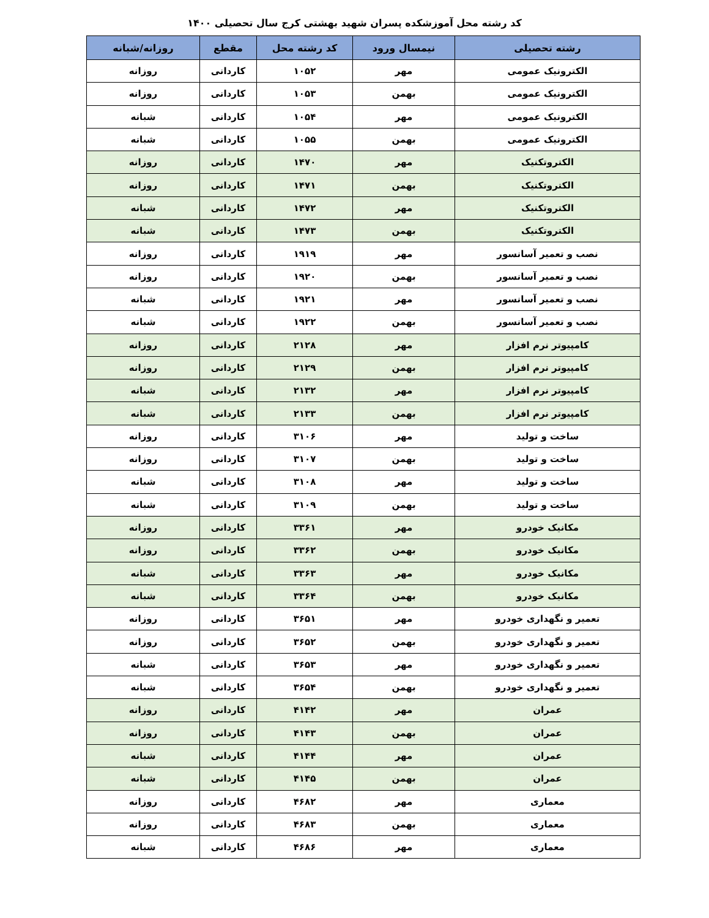کد رشته محل آموزشکده پسران شهید بهشتی کرج سال تحصیلی ۱۴۰۰
| رشته تحصیلی | نیمسال ورود | کد رشته محل | مقطع | روزانه/شبانه |
| --- | --- | --- | --- | --- |
| الکترونیک عمومی | مهر | ۱۰۵۲ | کاردانی | روزانه |
| الکترونیک عمومی | بهمن | ۱۰۵۳ | کاردانی | روزانه |
| الکترونیک عمومی | مهر | ۱۰۵۴ | کاردانی | شبانه |
| الکترونیک عمومی | بهمن | ۱۰۵۵ | کاردانی | شبانه |
| الکتروتکنیک | مهر | ۱۴۷۰ | کاردانی | روزانه |
| الکتروتکنیک | بهمن | ۱۴۷۱ | کاردانی | روزانه |
| الکتروتکنیک | مهر | ۱۴۷۲ | کاردانی | شبانه |
| الکتروتکنیک | بهمن | ۱۴۷۳ | کاردانی | شبانه |
| نصب و تعمیر آسانسور | مهر | ۱۹۱۹ | کاردانی | روزانه |
| نصب و تعمیر آسانسور | بهمن | ۱۹۲۰ | کاردانی | روزانه |
| نصب و تعمیر آسانسور | مهر | ۱۹۲۱ | کاردانی | شبانه |
| نصب و تعمیر آسانسور | بهمن | ۱۹۲۲ | کاردانی | شبانه |
| کامپیوتر نرم افزار | مهر | ۲۱۲۸ | کاردانی | روزانه |
| کامپیوتر نرم افزار | بهمن | ۲۱۲۹ | کاردانی | روزانه |
| کامپیوتر نرم افزار | مهر | ۲۱۳۲ | کاردانی | شبانه |
| کامپیوتر نرم افزار | بهمن | ۲۱۳۳ | کاردانی | شبانه |
| ساخت و تولید | مهر | ۳۱۰۶ | کاردانی | روزانه |
| ساخت و تولید | بهمن | ۳۱۰۷ | کاردانی | روزانه |
| ساخت و تولید | مهر | ۳۱۰۸ | کاردانی | شبانه |
| ساخت و تولید | بهمن | ۳۱۰۹ | کاردانی | شبانه |
| مکانیک خودرو | مهر | ۳۳۶۱ | کاردانی | روزانه |
| مکانیک خودرو | بهمن | ۳۳۶۲ | کاردانی | روزانه |
| مکانیک خودرو | مهر | ۳۳۶۳ | کاردانی | شبانه |
| مکانیک خودرو | بهمن | ۳۳۶۴ | کاردانی | شبانه |
| تعمیر و نگهداری خودرو | مهر | ۳۶۵۱ | کاردانی | روزانه |
| تعمیر و نگهداری خودرو | بهمن | ۳۶۵۲ | کاردانی | روزانه |
| تعمیر و نگهداری خودرو | مهر | ۳۶۵۳ | کاردانی | شبانه |
| تعمیر و نگهداری خودرو | بهمن | ۳۶۵۴ | کاردانی | شبانه |
| عمران | مهر | ۴۱۴۲ | کاردانی | روزانه |
| عمران | بهمن | ۴۱۴۳ | کاردانی | روزانه |
| عمران | مهر | ۴۱۴۴ | کاردانی | شبانه |
| عمران | بهمن | ۴۱۴۵ | کاردانی | شبانه |
| معماری | مهر | ۴۶۸۲ | کاردانی | روزانه |
| معماری | بهمن | ۴۶۸۳ | کاردانی | روزانه |
| معماری | مهر | ۴۶۸۶ | کاردانی | شبانه |